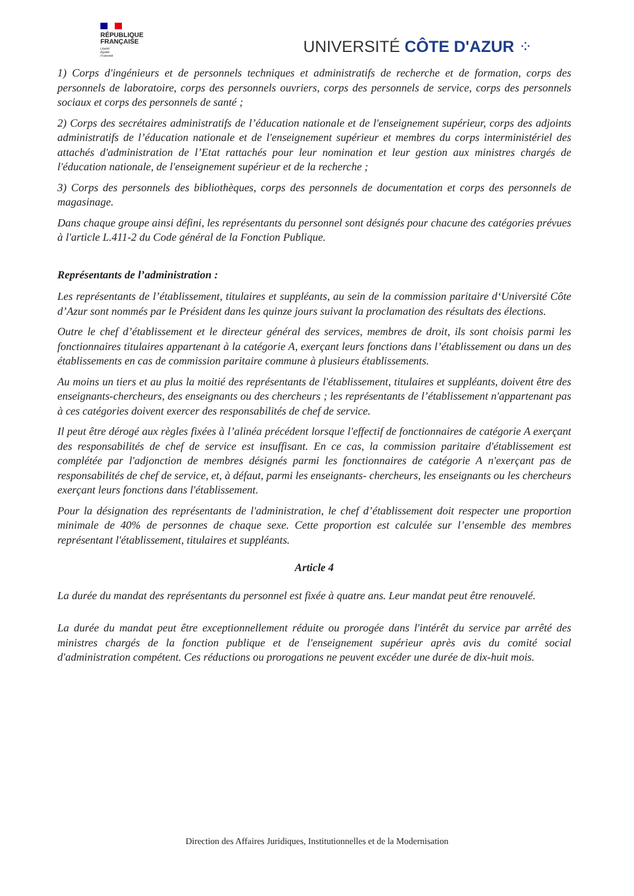RÉPUBLIQUE
FRANÇAISE
Liberté
Égalité
Fraternité
UNIVERSITÉ CÔTE D'AZUR ⁘
1) Corps d'ingénieurs et de personnels techniques et administratifs de recherche et de formation, corps des personnels de laboratoire, corps des personnels ouvriers, corps des personnels de service, corps des personnels sociaux et corps des personnels de santé ;
2) Corps des secrétaires administratifs de l’éducation nationale et de l'enseignement supérieur, corps des adjoints administratifs de l’éducation nationale et de l'enseignement supérieur et membres du corps interministériel des attachés d'administration de l’Etat rattachés pour leur nomination et leur gestion aux ministres chargés de l'éducation nationale, de l'enseignement supérieur et de la recherche ;
3) Corps des personnels des bibliothèques, corps des personnels de documentation et corps des personnels de magasinage.
Dans chaque groupe ainsi défini, les représentants du personnel sont désignés pour chacune des catégories prévues à l'article L.411-2 du Code général de la Fonction Publique.
Représentants de l’administration :
Les représentants de l’établissement, titulaires et suppléants, au sein de la commission paritaire d‘Université Côte d’Azur sont nommés par le Président dans les quinze jours suivant la proclamation des résultats des élections.
Outre le chef d’établissement et le directeur général des services, membres de droit, ils sont choisis parmi les fonctionnaires titulaires appartenant à la catégorie A, exerçant leurs fonctions dans l’établissement ou dans un des établissements en cas de commission paritaire commune à plusieurs établissements.
Au moins un tiers et au plus la moitié des représentants de l'établissement, titulaires et suppléants, doivent être des enseignants-chercheurs, des enseignants ou des chercheurs ; les représentants de l’établissement n'appartenant pas à ces catégories doivent exercer des responsabilités de chef de service.
Il peut être dérogé aux règles fixées à l’alinéa précédent lorsque l'effectif de fonctionnaires de catégorie A exerçant des responsabilités de chef de service est insuffisant. En ce cas, la commission paritaire d'établissement est complétée par l'adjonction de membres désignés parmi les fonctionnaires de catégorie A n'exerçant pas de responsabilités de chef de service, et, à défaut, parmi les enseignants- chercheurs, les enseignants ou les chercheurs exerçant leurs fonctions dans l'établissement.
Pour la désignation des représentants de l'administration, le chef d’établissement doit respecter une proportion minimale de 40% de personnes de chaque sexe. Cette proportion est calculée sur l’ensemble des membres représentant l'établissement, titulaires et suppléants.
Article 4
La durée du mandat des représentants du personnel est fixée à quatre ans. Leur mandat peut être renouvelé.
La durée du mandat peut être exceptionnellement réduite ou prorogée dans l'intérêt du service par arrêté des ministres chargés de la fonction publique et de l'enseignement supérieur après avis du comité social d'administration compétent. Ces réductions ou prorogations ne peuvent excéder une durée de dix-huit mois.
Direction des Affaires Juridiques, Institutionnelles et de la Modernisation